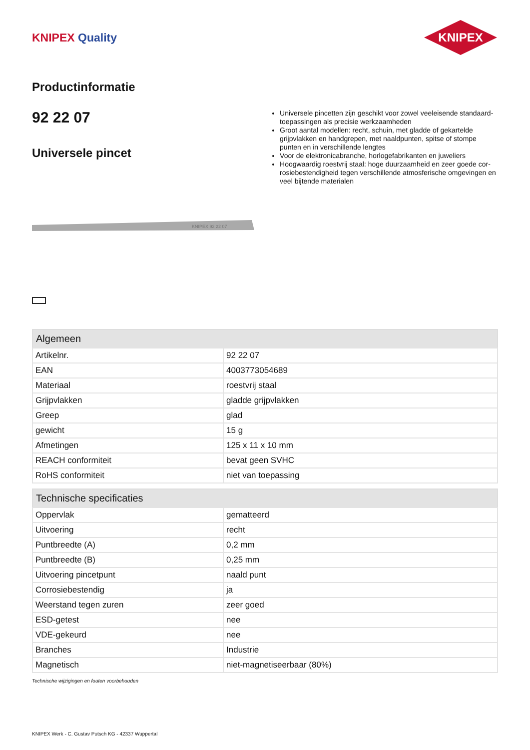KNIPEX Quality
KNIPEX
Productinformatie
92 22 07
Universele pincet
KNIPEX 92 22 07
Universele pincetten zijn geschikt voor zowel veeleisende standaard-toepassingen als precisie werkzaamheden
Groot aantal modellen: recht, schuin, met gladde of gekartelde grijpvlakken en handgrepen, met naaldpunten, spitse of stompe punten en in verschillende lengtes
Voor de elektronicabranche, horlogefabrikanten en juweliers
Hoogwaardig roestvrij staal: hoge duurzaamheid en zeer goede cor-rosiebestendigheid tegen verschillende atmosferische omgevingen en veel bijtende materialen
| Algemeen | |
| --- | --- |
| Artikelnr. | 92 22 07 |
| EAN | 4003773054689 |
| Materiaal | roestvrij staal |
| Grijpvlakken | gladde grijpvlakken |
| Greep | glad |
| gewicht | 15 g |
| Afmetingen | 125 x 11 x 10 mm |
| REACH conformiteit | bevat geen SVHC |
| RoHS conformiteit | niet van toepassing |
| Technische specificaties | |
| --- | --- |
| Oppervlak | gematteerd |
| Uitvoering | recht |
| Puntbreedte (A) | 0,2 mm |
| Puntbreedte (B) | 0,25 mm |
| Uitvoering pincetpunt | naald punt |
| Corrosiebestendig | ja |
| Weerstand tegen zuren | zeer goed |
| ESD-getest | nee |
| VDE-gekeurd | nee |
| Branches | Industrie |
| Magnetisch | niet-magnetiseerbaar (80%) |
Technische wijzigingen en fouten voorbehouden
KNIPEX Werk - C. Gustav Putsch KG - 42337 Wuppertal